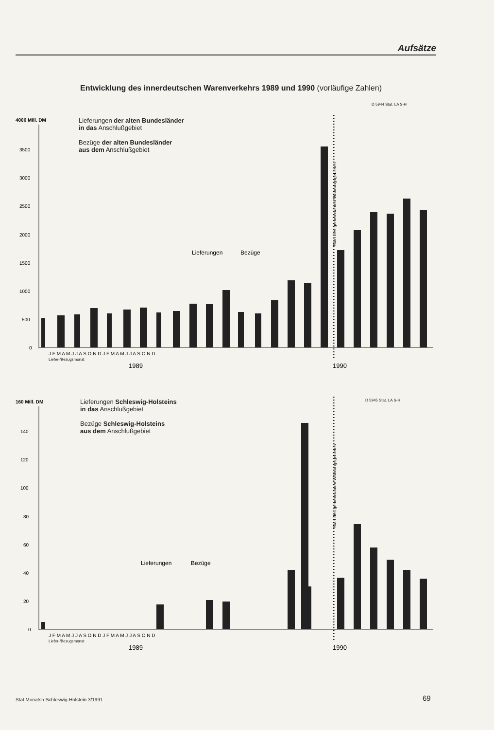Aufsätze
Entwicklung des innerdeutschen Warenverkehrs 1989 und 1990 (vorläufige Zahlen)
D 5944 Stat. LA S-H
Lieferungen der alten Bundesländer
in das Anschlußgebiet
Bezüge der alten Bundesländer
aus dem Anschlußgebiet
4000 Mill. DM
3500
3000
2500
2000
1500
1000
500
0
Lieferungen
Bezüge
J F M A M J J A S O N D J F M A M J J A S O N D
Liefer-/Bezugsmonat
1989
1990
Start des gemeinsamen Währungsgebietes
D 5945 Stat. LA S-H
Lieferungen Schleswig-Holsteins
in das Anschlußgebiet
Bezüge Schleswig-Holsteins
aus dem Anschlußgebiet
160 Mill. DM
140
120
100
80
60
40
20
0
Lieferungen
Bezüge
J F M A M J J A S O N D J F M A M J J A S O N D
Liefer-/Bezugsmonat
1989
1990
Start des gemeinsamen Währungsgebietes
Stat.Monatsh.Schleswig-Holstein 3/1991
69